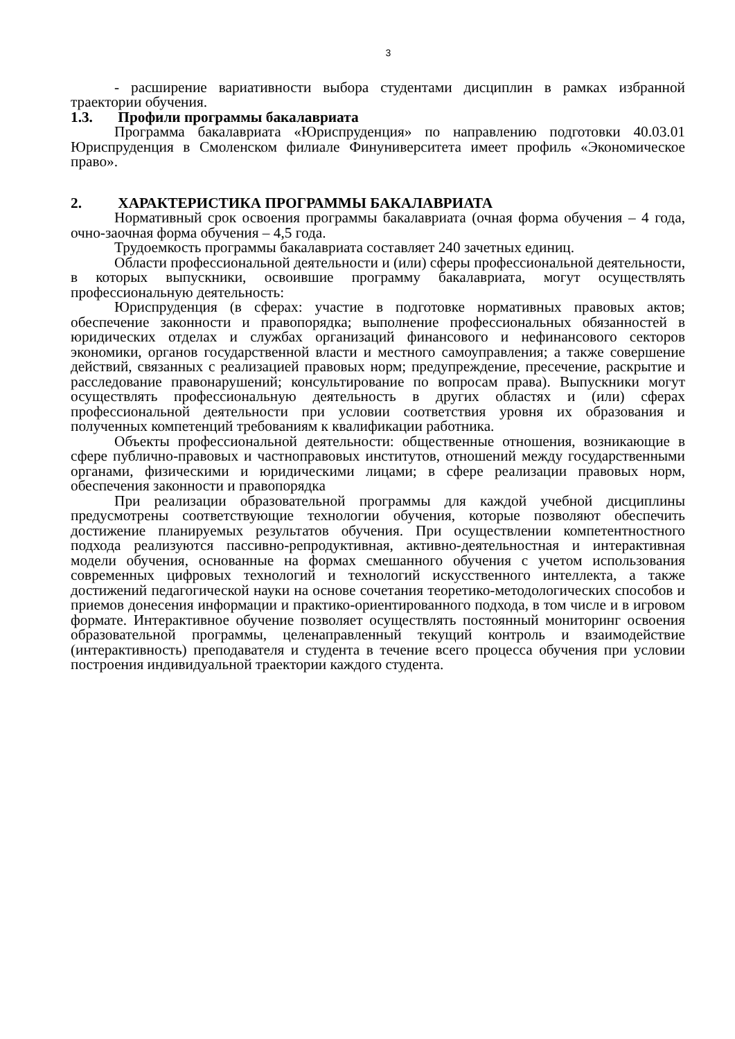3
- расширение вариативности выбора студентами дисциплин в рамках избранной траектории обучения.
1.3. Профили программы бакалавриата
Программа бакалавриата «Юриспруденция» по направлению подготовки 40.03.01 Юриспруденция в Смоленском филиале Финуниверситета имеет профиль «Экономическое право».
2. ХАРАКТЕРИСТИКА ПРОГРАММЫ БАКАЛАВРИАТА
Нормативный срок освоения программы бакалавриата (очная форма обучения – 4 года, очно-заочная форма обучения – 4,5 года.
Трудоемкость программы бакалавриата составляет 240 зачетных единиц.
Области профессиональной деятельности и (или) сферы профессиональной деятельности, в которых выпускники, освоившие программу бакалавриата, могут осуществлять профессиональную деятельность:
Юриспруденция (в сферах: участие в подготовке нормативных правовых актов; обеспечение законности и правопорядка; выполнение профессиональных обязанностей в юридических отделах и службах организаций финансового и нефинансового секторов экономики, органов государственной власти и местного самоуправления; а также совершение действий, связанных с реализацией правовых норм; предупреждение, пресечение, раскрытие и расследование правонарушений; консультирование по вопросам права). Выпускники могут осуществлять профессиональную деятельность в других областях и (или) сферах профессиональной деятельности при условии соответствия уровня их образования и полученных компетенций требованиям к квалификации работника.
Объекты профессиональной деятельности: общественные отношения, возникающие в сфере публично-правовых и частноправовых институтов, отношений между государственными органами, физическими и юридическими лицами; в сфере реализации правовых норм, обеспечения законности и правопорядка
При реализации образовательной программы для каждой учебной дисциплины предусмотрены соответствующие технологии обучения, которые позволяют обеспечить достижение планируемых результатов обучения. При осуществлении компетентностного подхода реализуются пассивно-репродуктивная, активно-деятельностная и интерактивная модели обучения, основанные на формах смешанного обучения с учетом использования современных цифровых технологий и технологий искусственного интеллекта, а также достижений педагогической науки на основе сочетания теоретико-методологических способов и приемов донесения информации и практико-ориентированного подхода, в том числе и в игровом формате. Интерактивное обучение позволяет осуществлять постоянный мониторинг освоения образовательной программы, целенаправленный текущий контроль и взаимодействие (интерактивность) преподавателя и студента в течение всего процесса обучения при условии построения индивидуальной траектории каждого студента.